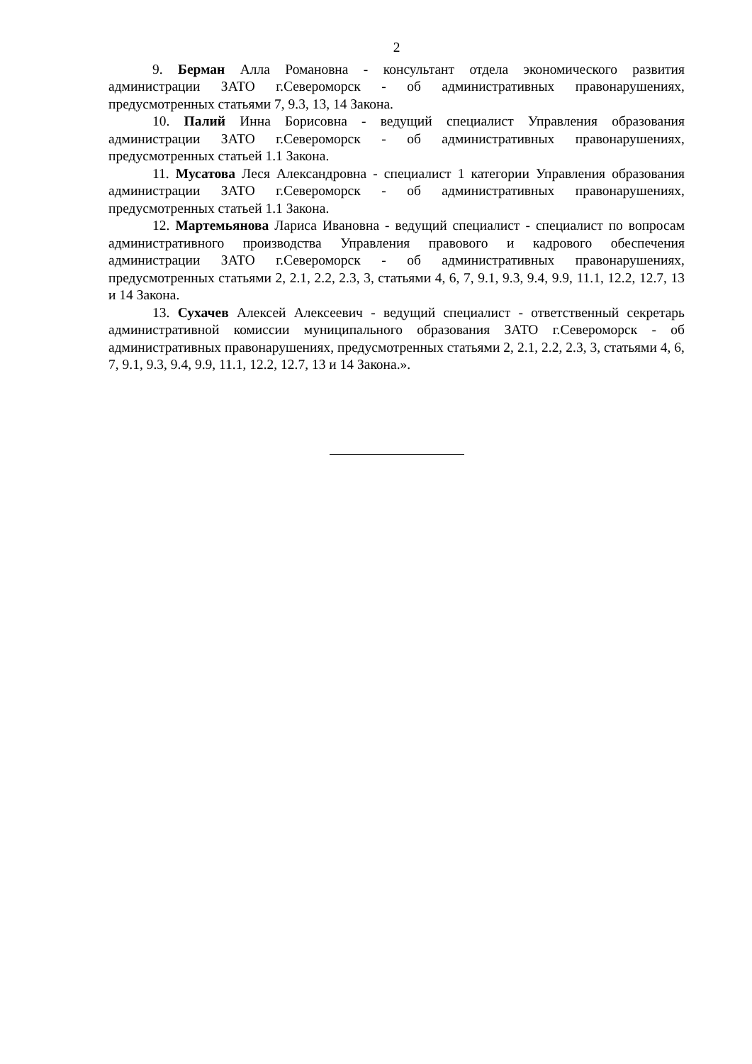2
9. Берман Алла Романовна - консультант отдела экономического развития администрации ЗАТО г.Североморск - об административных правонарушениях, предусмотренных статьями 7, 9.3, 13, 14 Закона.
10. Палий Инна Борисовна - ведущий специалист Управления образования администрации ЗАТО г.Североморск - об административных правонарушениях, предусмотренных статьей 1.1 Закона.
11. Мусатова Леся Александровна - специалист 1 категории Управления образования администрации ЗАТО г.Североморск - об административных правонарушениях, предусмотренных статьей 1.1 Закона.
12. Мартемьянова Лариса Ивановна - ведущий специалист - специалист по вопросам административного производства Управления правового и кадрового обеспечения администрации ЗАТО г.Североморск - об административных правонарушениях, предусмотренных статьями 2, 2.1, 2.2, 2.3, 3, статьями 4, 6, 7, 9.1, 9.3, 9.4, 9.9, 11.1, 12.2, 12.7, 13 и 14 Закона.
13. Сухачев Алексей Алексеевич - ведущий специалист - ответственный секретарь административной комиссии муниципального образования ЗАТО г.Североморск - об административных правонарушениях, предусмотренных статьями 2, 2.1, 2.2, 2.3, 3, статьями 4, 6, 7, 9.1, 9.3, 9.4, 9.9, 11.1, 12.2, 12.7, 13 и 14 Закона.».